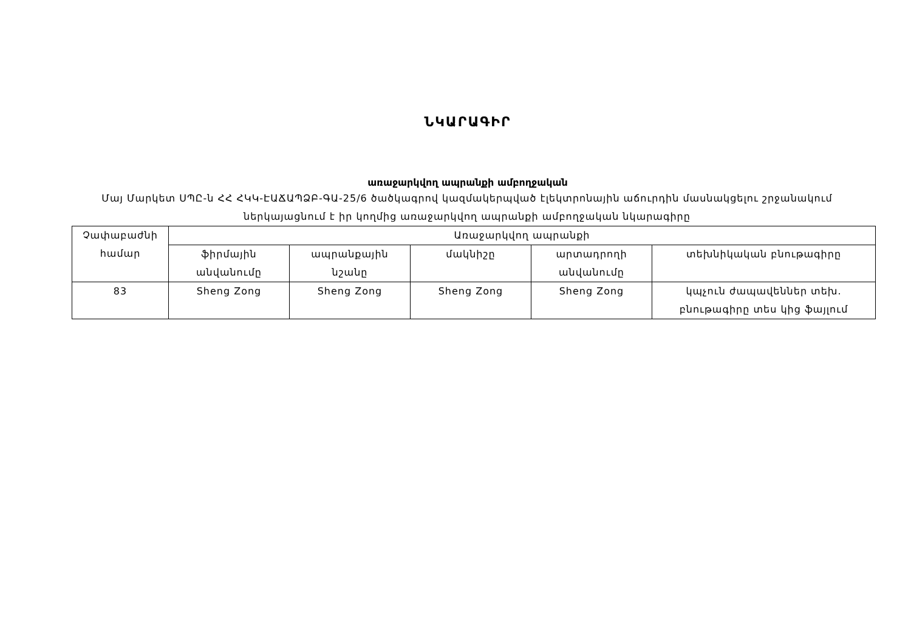ՆԿԱՐԱԳԻՐ
առաջարկվող ապրանքի ամբողջական
Մայ Մարկետ ՍՊԸ-ն ՀՀ ՀԿԿ-ԷԱՃԱՊՁԲ-ԳԱ-25/6 ծածկագրով կազմակերպված էլեկտրոնային աճուրդին մասնակցելու շրջանակում ներկայացնում է իր կողմից առաջարկվող ապրանքի ամբողջական նկարագիրը
| Չափաբաժնի համար | Առաջարկվող ապրանքի | | | | |
| --- | --- | --- | --- | --- | --- |
| | ֆիրմային անվանումը | ապրանքային նշանը | մակնիշը | արտադրողի անվանումը | տեխնիկական բնութագիրը |
| 83 | Sheng Zong | Sheng Zong | Sheng Zong | Sheng Zong | կպչուն ժապավեններ տեխ. բնութագիրը տես կից ֆայլում |